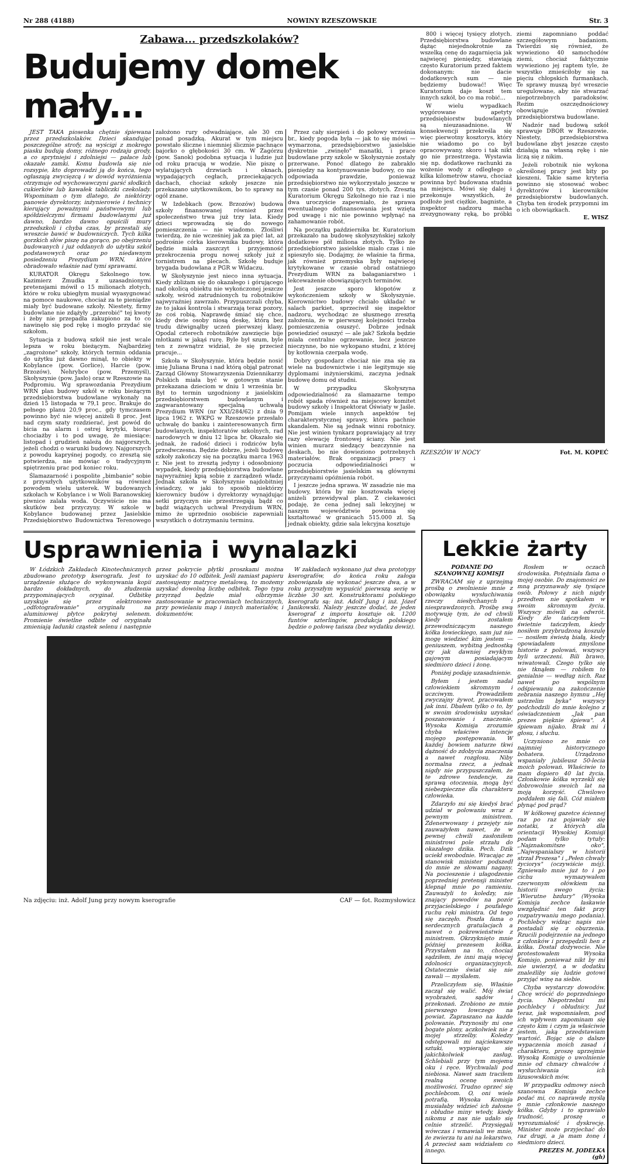Nr 288 (4188) NOWINY RZESZOWSKIE Str. 3
Zabawa... przedszkolaków?
Budujemy domek mały...
JEST TAKA piosenka chętnie śpiewana przez przedszkolaków. Dzieci skandując poszczególne strofy, na wyścigi z mokrego piasku budują domy, różnego rodzaju grody, a co sprytniejsi i zdolniejsi — pałace lub okazałe zamki. Komu budowla się nie rozsypie, kto doprowadzi ją do końca, tego ogłaszają zwycięzcą i w dowód wyróżnienia otrzymuje od wychowawczyni garść słodkich cukierków lub kawałek tabliczki czekolady. Wspominam o tym dlatego, że niektórzy panowie dyrektorzy, inżynierowie i technicy kierujący poważnymi państwowymi lub spółdzielczymi firmami budowlanymi już dawno, bardzo dawno opuścili mury przedszkoli i chyba czas, by przestali się wreszcie bawić w budowniczych. Tych kilka gorzkich słów piszę na gorąco, po obejrzeniu budowanych i już oddanych do użytku szkół podstawowych oraz po niedawnym posiedzeniu Prezydium WRN, które obradowało właśnie nad tymi sprawami.
KURATOR Okręgu Szkolnego tow. Kazimierz Żmudka z uzasadnionymi pretensjami mówił o 15 milionach złotych, które w roku ubiegłym musiał wyasygnować na pomoce naukowe, chociaż za te pieniądze miały być budowane szkoły. Niestety, firmy budowlane nie zdążyły „przerobić" tej kwoty i żeby nie przepadła zakupiono za to co nawinęło się pod rękę i mogło przydać się szkołom.
Sytuacja z budową szkół nie jest wcale lepsza w roku bieżącym. Najbardziej „zagrożone" szkoły, których termin oddania do użytku już dawno minął, to obiekty w Kobylance (pow. Gorlice), Harcie (pow. Brzozów), Nehrybce (pow. Przemyśl), Skołyszynie (pow. Jasło) oraz w Rzeszowie na Podpromiu. Wg sprawozdania Prezydium WRN plan budowy szkół w roku bieżącym przedsiębiorstwa budowlane wykonały na dzień 15 listopada w 79,1 proc. Brakuje do pełnego planu 20,9 proc., gdy tymczasem powinno być nie więcej aniżeli 8 proc. Jest nad czym szaty rozdzierać, jest powód do bicia na alarm i ostrej krytyki, biorąc chociażby i to pod uwagę, że miesiące: listopad i grudzień należą do najgorszych, jeżeli chodzi o warunki budowy. Najgorszych z powodu kapryśnej pogody, co zresztą się potwierdza, nie mówiąc o tradycyjnym spiętrzeniu prac pod koniec roku.
Ślamazarność i pospolite „bimbanie" sobie z przyszłych użytkowników są również powodem wielu usterek. W budowanych szkołach w Kobylance i w Woli Baranowskiej piwnice zalała woda. Oczywiście nie ma skutków bez przyczyny. W szkole w Kobylance budowanej przez Jasielskie Przedsiębiorstwo Budownictwa Terenowego założono rury odwadniające, ale 30 cm ponad posadzką. Akurat w tym miejscu powstało śliczne i niemniej ślicznie pachnące bajorko o głębokości 30 cm. W Zagórzu (pow. Sanok) podobna sytuacja i ludzie już od roku pracują w wodzie. Nie piszę o wylatujących drzwiach i oknach, wypadających cegłach, przeciekających dachach, chociaż szkoły jeszcze nie przekazano użytkownikom, bo to sprawy na ogół znane.
W Izdebkach (pow. Brzozów) budowa szkoły finansowanej również przez społeczeństwo trwa już trzy lata. Kiedy dzieci wprowadzą się do nowego pomieszczenia — nie wiadomo. Złośliwi twierdzą, że nie wcześniej jak za pięć lat, aż podrośnie córka kierownika budowy, która będzie miała zaszczyt i przyjemność przekroczenia progu nowej szkoły już z tornistrem na plecach. Szkołę buduje brygada budowlana z PGR w Widaczu.
W Skołyszynie jest nieco inna sytuacja. Kiedy zbliżam się do okazałego i górującego nad okolicą obiektu nie wykończonej jeszcze szkoły, wśród zatrudnionych tu robotników najwyraźniej zawrzało. Przypuszczali chyba, że to jakaś kontrola i stwarzają teraz pozory, że coś robią. Naprawdę śmiać się chce, kiedy dwie osoby niosą deskę, którą bez trudu dźwignąłby uczeń pierwszej klasy. Opodal czterech robotników zawzięcie bije młotkami w jakąś rurę. Byle był szum, byle ten z zewnątrz widział, że się przecież pracuje...
Szkoła w Skołyszynie, która będzie nosić imię Juliana Bruna i nad którą objął patronat Zarząd Główny Stowarzyszenia Dziennikarzy Polskich miała być w gotowym stanie przekazana dzieciom w dniu 1 września br. Był to termin uzgodniony z jasielskim przedsiębiorstwem budowlanym i zagwarantowany specjalną uchwałą Prezydium WRN (nr XXI/284/62) z dnia 9 lipca 1962 r. WKPG w Rzeszowie przesłało uchwałę do banku i zainteresowanych firm budowlanych, inspektoratów szkolnych, rad narodowych w dniu 12 lipca br. Okazało się jednak, że radość dzieci i rodziców była przedwczesna. Będzie dobrze, jeżeli budowę szkoły zakończy się na początku marca 1963 r. Nie jest to zresztą jedyny i odosobniony wypadek, kiedy przedsiębiorstwa budowlane najwyraźniej kpią sobie z zarządzeń władz. Jednak szkoła w Skołyszynie najdobitniej świadczy, w jaki to sposób niektórzy kierownicy budów i dyrektorzy wynajdując setki przyczyn nie przestrzegają bądź co bądź wiążących uchwał Prezydium WRN, mimo że uprzednio osobiście zapewniali wszystkich o dotrzymaniu terminu.
Przez cały sierpień i do połowy września br., kiedy pogoda była — jak to się mówi — wymarzona, przedsiębiorstwo jasielskie dyskretnie „zwinęło" manatki, i prace budowlane przy szkole w Skołyszynie zostały przerwane. Ponoć dlatego że zabrakło pieniędzy na kontynuowanie budowy, co nie odpowiada prawdzie, ponieważ przedsiębiorstwo nie wykorzystało jeszcze w tym czasie ponad 200 tys. złotych. Zresztą Kuratorium Okręgu Szkolnego nie raz i nie dwa uroczyście zapewniało, że sprawa ewentualnego dofinansowania jest wzięta pod uwagę i nic nie powinno wpłynąć na zahamowanie robót.
Na początku października br. Kuratorium przekazało na budowę skołyszyńskiej szkoły dodatkowe pół miliona złotych. Tylko że przedsiębiorstwo jasielskie miało czas i nie spieszyło się. Dodajmy, że właśnie ta firma, jak również przemyska były najwięcej krytykowane w czasie obrad ostatniego Prezydium WRN za bałaganiarstwo i lekceważenie obowiązujących terminów.
Jest jeszcze sporo kłopotów z wykończeniem szkoły w Skołyszynie. Kierownictwo budowy chciało układać w salach parkiet, sprzeciwił się inspektor nadzoru, wychodząc ze słusznego zresztą założenia, że w pierwszej kolejności trzeba pomieszczenia osuszyć. Dobrze jednak powiedzieć osuszyć — ale jak? Szkoła będzie miała centralne ogrzewanie, lecz jeszcze nieczynne, bo nie wykopano studni, z której by kotłownia czerpała wodę.
Dobry gospodarz chociaż nie zna się za wiele na budownictwie i nie legitymuje się dyplomami inżynierskimi, zaczyna jednak budowę domu od studni.
W przypadku Skołyszyna odpowiedzialność za ślamazarne tempo robót spada również na miejscowy komitet budowy szkoły i Inspektorat Oświaty w Jaśle. Pomijam wiele innych aspektów tej charakterystycznej sprawy, która pachnie skandalem. Nie są jednak winni robotnicy. Nie jest winien tynkarz poprawiający aż trzy razy elewację frontowej ściany. Nie jest winien murarz siedzący bezczynnie na deskach, bo nie dowieziono potrzebnych materiałów. Brak organizacji pracy i poczucia odpowiedzialności w przedsiębiorstwie jasielskim są głównymi przyczynami opóźnienia robót.
I jeszcze jedna sprawa. W zasadzie nie ma budowy, która by nie kosztowała więcej aniżeli przewidywał plan. Z ciekawości podaję, że cena jednej sali lekcyjnej w naszym województwie powinna się kształtować w granicach 515.000 zł. Są jednak obiekty, gdzie sala lekcyjna kosztuje
Usprawnienia i wynalazki
W Łódzkich Zakładach Kinotechnicznych zbudowano prototyp kserografu. Jest to urządzenie służące do wykonywania kopii bardzo dokładnych, do złudzenia przypominających oryginał. Odbitkę uzyskuje się przez elektronowe „odfotografowanie" oryginału na aluminiowej płytce pokrytej selenem. Promienie świetlne odbite od oryginału zmieniają ładunki cząstek selenu i następnie przez pokrycie płytki proszkami można uzyskać do 10 odbitek. Jeśli zamiast papieru zastosujemy matrycę metalową, to możemy uzyskać dowolną liczbę odbitek. Tego typu przyrząd będzie miał olbrzymie zastosowanie w pracowniach technicznych, przy powielaniu map i innych materiałów, i dokumentów.
W zakładach wykonano już dwa prototypy kserografów, do końca roku załoga zobowiązała się wykonać jeszcze dwa, a w roku przyszłym wypuścić pierwszą serię w liczbie 30 szt. Konstruktorami polskiego kserografu są: inż. Adolf Jung i inż. Józef Janikowski. Należy jeszcze dodać, że jeden kserograf z importu kosztuje ok. 1200 funtów szterlingów, produkcja polskiego będzie o połowę tańsza (bez wydatku dewiz).
Na zdjęciu: inż. Adolf Jung przy nowym kserografie CAF — fot. Rozmysłowicz
800 i więcej tysięcy złotych. Przedsiębiorstwa budowlane dążąc niejednokrotnie za wszelką cenę do zagarnięcia jak najwięcej pieniędzy, stawiają często Kuratorium przed faktem dokonanym: nie dacie dodatkowych sum — nie będziemy budować! Więc Kuratorium daje koszt tem innych szkół, bo co ma robić...
W wielu wypadkach wygórowane apetyty przedsiębiorstw budowlanych są nieuzasadnione. W konsekwencji przekreśla się więc pierwotny kosztorys, który nie wiadomo po co był opracowywany, skoro i tak nikt go nie przestrzega. Wystawia się np. dodatkowe rachunki za wożenie wody z odległego o kilka kilometrów stawu, chociaż powinna być budowana studnia na miejscu. Mówi się dalej i przekonuje wszystkich, że podłoże jest ciężkie, bagniste, a inspektor nadzoru macha zrezygnowany ręką, bo próbki ziemi zapomniano poddać szczegółowym badaniom. Twierdzi się również, że wywieziono 40 samochodów ziemi, chociaż faktycznie wywieziono jej raptem tyle, że wszystko zmieściłoby się na pięciu chłopskich furmankach. Te sprawy muszą być wreszcie uregulowane, aby nie stwarzać niepotrzebnych paradoksów. Reżim oszczędnościowy obowiązuje również przedsiębiorstwa budowlane.
Nadzór nad budową szkół sprawuje DBOR w Rzeszowie. Niestety, przedsiębiorstwa budowlane zbyt jeszcze często działają na własną rękę i nie liczą się z nikim.
Jeżeli robotnik nie wykona określonej pracy jest bity po kieszeni. Takie same kryteria powinno się stosować wobec dyrektorów i kierowników przedsiębiorstw budowlanych. Chyba ten środek przypomni im o ich obowiązkach.
E. WISZ
RZESZÓW W NOCY Fot. M. KOPEĆ
Lekkie żarty
PODANIE DO SZANOWNEJ KOMISJI
ZWRACAM się z uprzejmą prośbą o zwolnienie mnie z obowiązku wysłuchiwania rzeczy niesłychanych i niesprawdzonych. Prośbę swą motywuję tym, że od chwili kiedy zostałem przewodniczącym naszego kółka łowieckiego, sam już nie mogę wiedzieć kim jestem — geniuszem, wybitną jednostką czy jak dawniej zwykłym gajowym posiadającym siedmioro dzieci i żonę.
Poniżej podaję uzasadnienie.
Byłem i jestem nadal człowiekiem skromnym i uczciwym. Prowadziłem zwyczajny żywot, pracowałem jak inni. Dbałem tylko o to, by w swoim środowisku uzyskać poszanowanie i znaczenie. Wysoka Komisja zrozumie chyba właściwe intencje mojego postępowania. W każdej bowiem naturze tkwi dążność do zdobycia znaczenia a nawet rozgłosu. Niby normalna rzecz, a jednak nigdy nie przypuszczałem, że te zdrowe tendencje, za sprawą otoczenia, mogą być niebezpieczne dla charakteru człowieka.
Zdarzyło mi się kiedyś brać udział w polowaniu wraz z pewnym ministrem. Zdenerwowany i przejęty nie zauważyłem nawet, że w pewnej chwili zasłoniłem ministrowi pole strzału do okazałego dzika. Pech. Dzik uciekł swobodnie. Wracając ze stanowisk minister podszedł do mnie ze słowami nagany. Na pocieszenie i ułagodzenie poprzedniej pretensji minister klepnął mnie po ramieniu. Zauważyli to koledzy, nie znający powodów na pozór przyjacielskiego i poufałego ruchu ręki ministra. Od tego się zaczęło. Poszła fama o serdecznych gratulacjach a nawet o pokrewieństwie z ministrem. Okrzyknięto mnie później prezesem kółka. Przystałem na to, chociaż sądziłem, że inni mają więcej zdolności organizacyjnych. Ostatecznie świat się nie zawali — myślałem.
Przeliczyłem się. Właśnie zaczął się walić. Mój świat wyobrażeń, sądów i przekonań. Zrobiono ze mnie pierwszego łowczego na powiat. Zapraszano na każde polowanie. Przynosiły mi one bogate plony, aczkolwiek nie z mojej strzelby. Koledzy odstępowali mi najciekawsze sztuki, wypierając się jakichkolwiek zasług. Schlebiali przy tym mojemu oku i ręce. Wychwalali pod niebiosa. Nawet sam traciłem realną ocenę swoich możliwości. Trudno oprzeć się pochlebcom. O, oni wiele potrafią. Wysoka Komisja musiałaby widzieć ich żałosne i obłudne miny wtedy, kiedy nikomu z nas nie udało się celnie strzelić. Przysięgali wówczas i wmawiali we mnie, że zwierza tu ani na lekarstwo. A przecież sam widziałem co innego.
Rosłem w oczach środowiska. Potężniała fama o mojej osobie. Do znajomości ze mną przyznawały się tysiące osób. Połowy z nich nigdy przedtem nie spotkałem w swoim skromnym życiu. Wszyscy mówili na odwrót. Kiedy źle tańczyłem — świetnie tańczyłem, kiedy nosiłem przybrudzoną koszulę — nosiłem świeżą białą, kiedy opowiadałem zmyślone historie z polowań, wszyscy byli urzeczeni. Bili brawo, wiwatowali. Czego tylko się nie tknąłem — robiłem to genialnie — według nich. Raz nawet po wspólnym odśpiewaniu na zakończenie zebrania naszego hymnu „Hej ustrzelim byka" wszyscy podchodzili do mnie kolejno z oświadczeniem „Jak pan prezes pięknie śpiewa". A śpiewam nijako. Brak mi i głosu, i słuchu.
Uczyniono ze mnie co najmniej historycznego bohatera. Urządzono wspaniały jubileusz 50-lecia moich polowań. Właściwie to mam dopiero 40 lat życia. Członkowie kółka wyrzekli się dobrowolnie swoich lat na moją korzyść. Chwilowo poddałem się fali. Cóż miałem płynąć pod prąd?
W kółkowej gazetce ściennej raz po raz pojawiały się notatki, z których dla orientacji Wysokiej Komisji podam tylko tytuły: „Najznakomitsze oko", „Najwspanialszy w historii strzał Prezesa" i „Pełen chwały życiorys" (oczywiście mój). Zgniewało mnie już to i po cichu wymazywałem czerwonym ołówkiem na historii swego życia: „Wierutne bzdury" (Wysoka Komisja zechce łaskawie uwzględnić ten fakt przy rozpatrywaniu mego podania). Pochlebcy widząc napis nie postadali się z oburzenia. Rzucili podejrzenie na jednego z członków i przepędzili hen z kółka. Dostał dożywocie. Nie protestowałem Wysoka Komisjo, ponieważ nikt by mi nie uwierzył, a w dodatku znaleźliby się ludzie gotowi przyjąć winę na siebie.
Chyba wystarczy dowodów. Chcę wrócić do poprzedniego życia. Niepotrzebni mi pochlebcy i obłudnicy. Już teraz, jak wspomniałem, pod ich wpływem zapominam się często kim i czym ja właściwie jestem, jaką przedstawiam wartość. Bojąc się o dalsze wypaczenia moich zasad i charakteru, proszę uprzejmie Wysoką Komisję o uwolnienie mnie od chmary chwalców i wysłuchiwania ich lizusowskich mów.
W przypadku odmowy niech szanowna Komisja zechce podać mi, co naprawdę myślą o mnie członkowie naszego kółka. Gdyby i to sprawiało trudność, proszę o wyrozumiałość i dyskrecję. Minister może przyjechać do raz drugi, a ja mam żonę i siedmioro dzieci.
PREZES M. JODEŁKA
(gh)